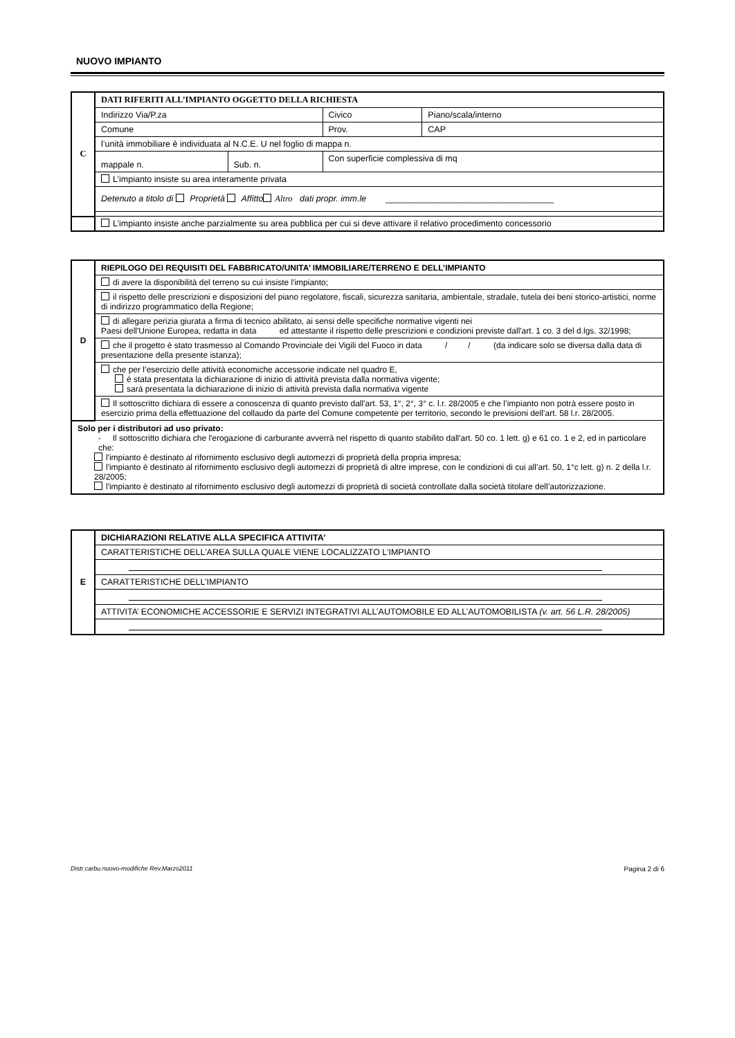NUOVO IMPIANTO
| C | DATI RIFERITI ALL’IMPIANTO OGGETTO DELLA RICHIESTA | | | | |
| | Indirizzo Via/P.za | | Civico | | Piano/scala/interno |
| | Comune | | | Prov. | CAP |
| | l’unità immobiliare è individuata al N.C.E. U nel foglio di mappa n. | | | | |
| | mappale n. | Sub. n. | Con superficie complessiva di mq | | |
| | L’impianto insiste su area interamente privata | | | | |
| | Detenuto a titolo di Proprietà Affitto Altro dati propr. imm.le ___________________________________ | | | | |
| | L’impianto insiste anche parzialmente su area pubblica per cui si deve attivare il relativo procedimento concessorio | | | | |
| D | RIEPILOGO DEI REQUISITI DEL FABBRICATO/UNITA’ IMMOBILIARE/TERRENO E DELL’IMPIANTO |
| | di avere la disponibilità del terreno su cui insiste l'impianto; |
| | il rispetto delle prescrizioni e disposizioni del piano regolatore, fiscali, sicurezza sanitaria, ambientale, stradale, tutela dei beni storico-artistici, norme di indirizzo programmatico della Regione; |
| | di allegare perizia giurata a firma di tecnico abilitato, ai sensi delle specifiche normative vigenti nei Paesi dell'Unione Europea, redatta in data ed attestante il rispetto delle prescrizioni e condizioni previste dall'art. 1 co. 3 del d.lgs. 32/1998; |
| | che il progetto è stato trasmesso al Comando Provinciale dei Vigili del Fuoco in data / / (da indicare solo se diversa dalla data di presentazione della presente istanza); |
| | che per l’esercizio delle attività economiche accessorie indicate nel quadro E, é stata presentata la dichiarazione di inizio di attività prevista dalla normativa vigente; sarà presentata la dichiarazione di inizio di attività prevista dalla normativa vigente |
| | Il sottoscritto dichiara di essere a conoscenza di quanto previsto dall'art. 53, 1°, 2°, 3° c. l.r. 28/2005 e che l’impianto non potrà essere posto in esercizio prima della effettuazione del collaudo da parte del Comune competente per territorio, secondo le previsioni dell’art. 58 l.r. 28/2005. |
| Solo per i distributori ad uso privato: - Il sottoscritto dichiara che l'erogazione di carburante avverrà nel rispetto di quanto stabilito dall'art. 50 co. 1 lett. g) e 61 co. 1 e 2, ed in particolare che: l'impianto è destinato al rifornimento esclusivo degli automezzi di proprietà della propria impresa; l'impianto è destinato al rifornimento esclusivo degli automezzi di proprietà di altre imprese, con le condizioni di cui all’art. 50, 1°c lett. g) n. 2 della l.r. 28/2005; l'impianto è destinato al rifornimento esclusivo degli automezzi di proprietà di società controllate dalla società titolare dell’autorizzazione. | |
| E | DICHIARAZIONI RELATIVE ALLA SPECIFICA ATTIVITA’ |
| | CARATTERISTICHE DELL’AREA SULLA QUALE VIENE LOCALIZZATO L’IMPIANTO |
| | CARATTERISTICHE DELL’IMPIANTO |
| | ATTIVITA’ ECONOMICHE ACCESSORIE E SERVIZI INTEGRATIVI ALL’AUTOMOBILE ED ALL’AUTOMOBILISTA (v. art. 56 L.R. 28/2005) |
Distr.carbu.nuovo-modifiche Rev.Marzo2011 Pagina 2 di 6